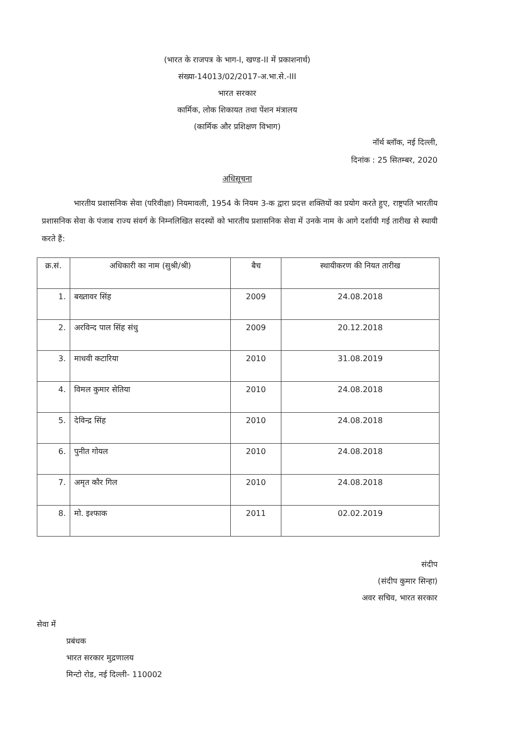(भारत के राजपत्र के भाग-I, खण्ड-II में प्रकाशनार्थ)
संख्या-14013/02/2017-अ.भा.से.-III
भारत सरकार
कार्मिक, लोक शिकायत तथा पेंशन मंत्रालय
(कार्मिक और प्रशिक्षण विभाग)
नॉर्थ ब्लॉक, नई दिल्ली,
दिनांक : 25 सितम्बर, 2020
अधिसूचना
भारतीय प्रशासनिक सेवा (परिवीक्षा) नियमावली, 1954 के नियम 3-क द्वारा प्रदत्त शक्तियों का प्रयोग करते हुए, राष्ट्रपति भारतीय प्रशासनिक सेवा के पंजाब राज्य संवर्ग के निम्नलिखित सदस्यों को भारतीय प्रशासनिक सेवा में उनके नाम के आगे दर्शायी गई तारीख से स्थायी करते हैं:
| क्र.सं. | अधिकारी का नाम (सुश्री/श्री) | बैच | स्थायीकरण की नियत तारीख |
| --- | --- | --- | --- |
| 1. | बख्तावर सिंह | 2009 | 24.08.2018 |
| 2. | अरविन्द पाल सिंह संधु | 2009 | 20.12.2018 |
| 3. | माधवी कटारिया | 2010 | 31.08.2019 |
| 4. | विमल कुमार सेतिया | 2010 | 24.08.2018 |
| 5. | देविन्द्र सिंह | 2010 | 24.08.2018 |
| 6. | पुनीत गोयल | 2010 | 24.08.2018 |
| 7. | अमृत कौर गिल | 2010 | 24.08.2018 |
| 8. | मो. इश्फाक | 2011 | 02.02.2019 |
संदीप
(संदीप कुमार सिन्हा)
अवर सचिव, भारत सरकार
सेवा में
प्रबंधक
भारत सरकार मुद्रणालय
मिन्टो रोड, नई दिल्ली- 110002